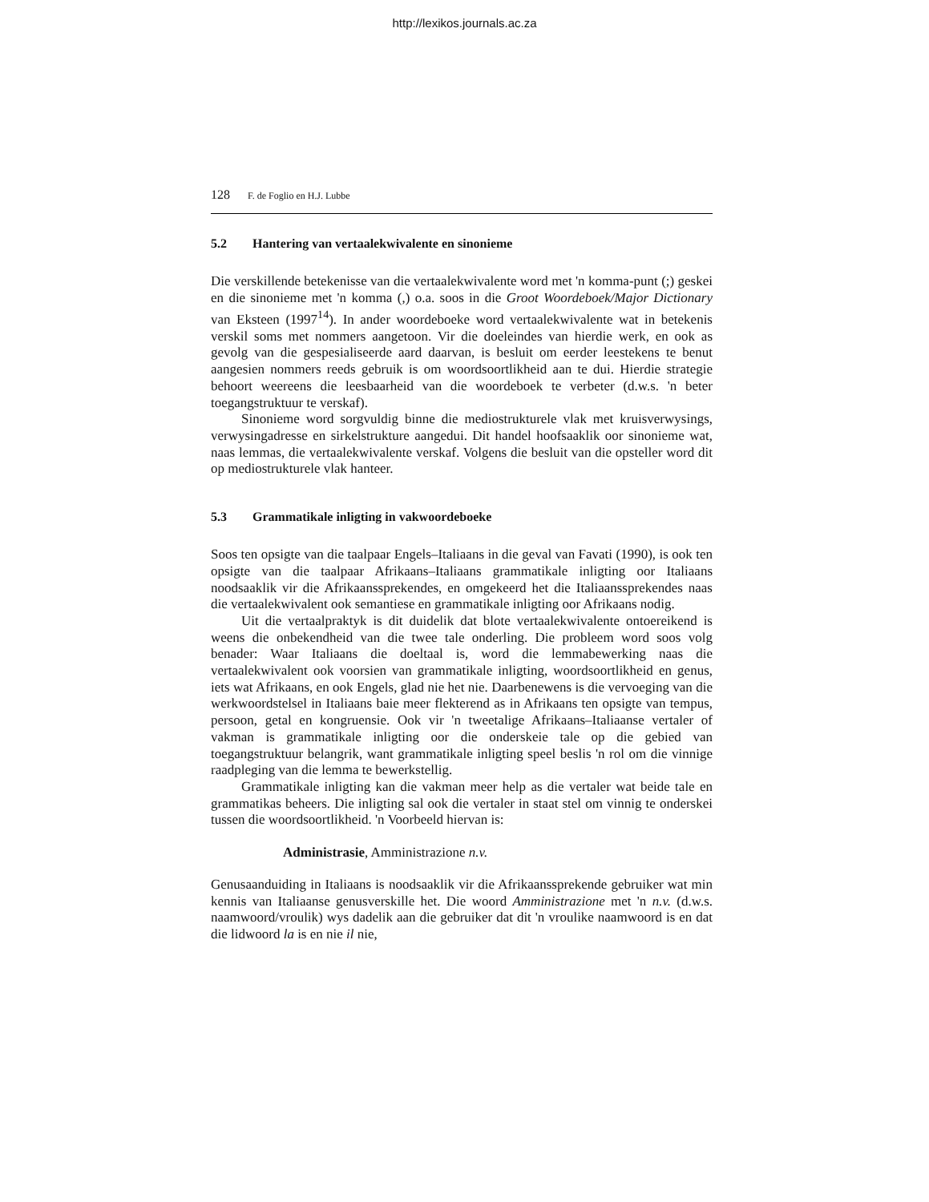http://lexikos.journals.ac.za
128 F. de Foglio en H.J. Lubbe
5.2 Hantering van vertaalekwivalente en sinonieme
Die verskillende betekenisse van die vertaalekwivalente word met 'n komma-punt (;) geskei en die sinonieme met 'n komma (,) o.a. soos in die Groot Woordeboek/Major Dictionary van Eksteen (1997<sup>14</sup>). In ander woordeboeke word vertaalekwivalente wat in betekenis verskil soms met nommers aangetoon. Vir die doeleindes van hierdie werk, en ook as gevolg van die gespesialiseerde aard daarvan, is besluit om eerder leestekens te benut aangesien nommers reeds gebruik is om woordsoortlikheid aan te dui. Hierdie strategie behoort weereens die leesbaarheid van die woordeboek te verbeter (d.w.s. 'n beter toegangstruktuur te verskaf).
Sinonieme word sorgvuldig binne die mediostrukturele vlak met kruisverwysings, verwysingadresse en sirkelstrukture aangedui. Dit handel hoofsaaklik oor sinonieme wat, naas lemmas, die vertaalekwivalente verskaf. Volgens die besluit van die opsteller word dit op mediostrukturele vlak hanteer.
5.3 Grammatikale inligting in vakwoordeboeke
Soos ten opsigte van die taalpaar Engels–Italiaans in die geval van Favati (1990), is ook ten opsigte van die taalpaar Afrikaans–Italiaans grammatikale inligting oor Italiaans noodsaaklik vir die Afrikaanssprekendes, en omgekeerd het die Italiaanssprekendes naas die vertaalekwivalent ook semantiese en grammatikale inligting oor Afrikaans nodig.
Uit die vertaalpraktyk is dit duidelik dat blote vertaalekwivalente ontoereikend is weens die onbekendheid van die twee tale onderling. Die probleem word soos volg benader: Waar Italiaans die doeltaal is, word die lemmabewerking naas die vertaalekwivalent ook voorsien van grammatikale inligting, woordsoortlikheid en genus, iets wat Afrikaans, en ook Engels, glad nie het nie. Daarbenewens is die vervoeging van die werkwoordstelsel in Italiaans baie meer flekterend as in Afrikaans ten opsigte van tempus, persoon, getal en kongruensie. Ook vir 'n tweetalige Afrikaans–Italiaanse vertaler of vakman is grammatikale inligting oor die onderskeie tale op die gebied van toegangstruktuur belangrik, want grammatikale inligting speel beslis 'n rol om die vinnige raadpleging van die lemma te bewerkstellig.
Grammatikale inligting kan die vakman meer help as die vertaler wat beide tale en grammatikas beheers. Die inligting sal ook die vertaler in staat stel om vinnig te onderskei tussen die woordsoortlikheid. 'n Voorbeeld hiervan is:
Administrasie, Amministrazione n.v.
Genusaanduiding in Italiaans is noodsaaklik vir die Afrikaanssprekende gebruiker wat min kennis van Italiaanse genusverskille het. Die woord Amministrazione met 'n n.v. (d.w.s. naamwoord/vroulik) wys dadelik aan die gebruiker dat dit 'n vroulike naamwoord is en dat die lidwoord la is en nie il nie,